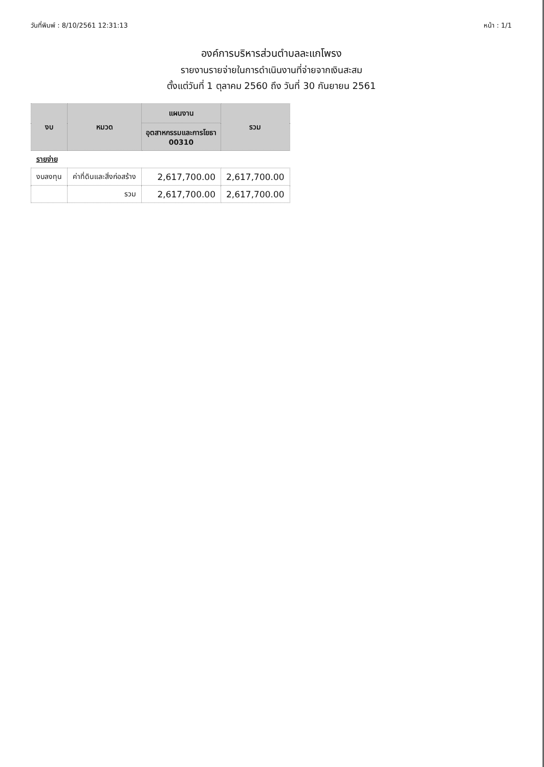วันที่พิมพ์ : 8/10/2561 12:31:13 หน้า : 1/1
องค์การบริหารส่วนตำบลละแกโพรง
รายงานรายจ่ายในการดำเนินงานที่จ่ายจากเงินสะสม
ตั้งแต่วันที่ 1 ตุลาคม 2560 ถึง วันที่ 30 กันยายน 2561
| งบ | หมวด | แผนงาน | รวม |
| --- | --- | --- | --- |
| | | อุตสาหกรรมและการโยธา 00310 | |
| รายจ่าย | | | |
| งบลงทุน | ค่าที่ดินและสิ่งก่อสร้าง | 2,617,700.00 | 2,617,700.00 |
| | รวม | 2,617,700.00 | 2,617,700.00 |